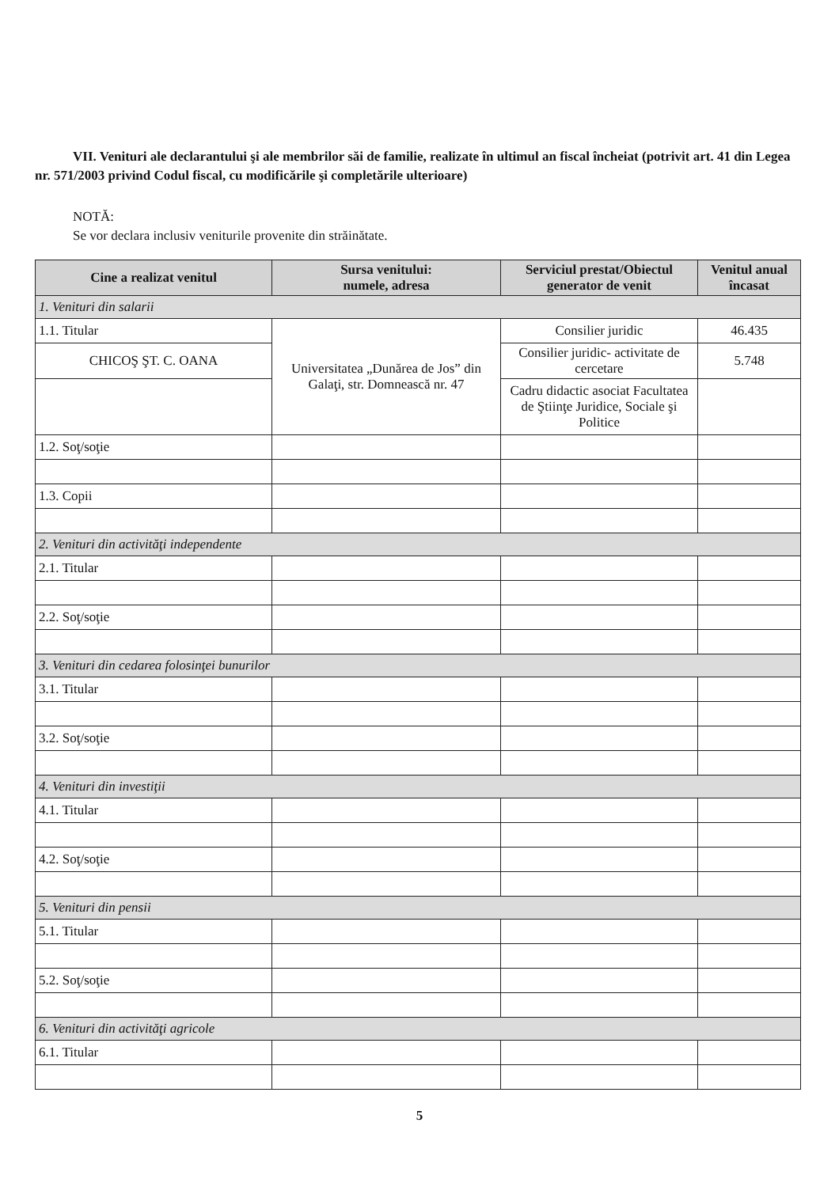VII. Venituri ale declarantului şi ale membrilor săi de familie, realizate în ultimul an fiscal încheiat (potrivit art. 41 din Legea nr. 571/2003 privind Codul fiscal, cu modificările şi completările ulterioare)
NOTĂ:
Se vor declara inclusiv veniturile provenite din străinătate.
| Cine a realizat venitul | Sursa venitului: numele, adresa | Serviciul prestat/Obiectul generator de venit | Venitul anual încasat |
| --- | --- | --- | --- |
| 1. Venituri din salarii | | | |
| 1.1. Titular | Universitatea „Dunărea de Jos” din Galaţi, str. Domnească nr. 47 | Consilier juridic | 46.435 |
| CHICOŞ ŞT. C. OANA | | Consilier juridic- activitate de cercetare | 5.748 |
| | | Cadru didactic asociat Facultatea de Ştiinţe Juridice, Sociale şi Politice | |
| 1.2. Soţ/soţie | | | |
| 1.3. Copii | | | |
| 2. Venituri din activităţi independente | | | |
| 2.1. Titular | | | |
| 2.2. Soţ/soţie | | | |
| 3. Venituri din cedarea folosinţei bunurilor | | | |
| 3.1. Titular | | | |
| 3.2. Soţ/soţie | | | |
| 4. Venituri din investiţii | | | |
| 4.1. Titular | | | |
| 4.2. Soţ/soţie | | | |
| 5. Venituri din pensii | | | |
| 5.1. Titular | | | |
| 5.2. Soţ/soţie | | | |
| 6. Venituri din activităţi agricole | | | |
| 6.1. Titular | | | |
5